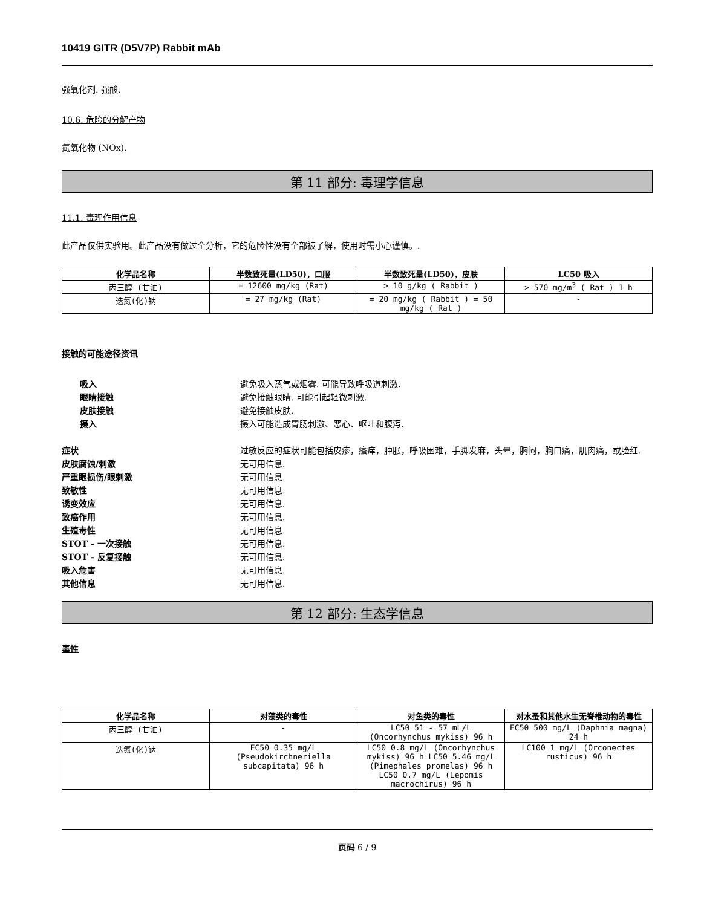10419 GITR (D5V7P) Rabbit mAb
强氧化剂. 强酸.
10.6. 危险的分解产物
氮氧化物 (NOx).
第 11 部分: 毒理学信息
11.1. 毒理作用信息
此产品仅供实验用。此产品没有做过全分析，它的危险性没有全部被了解，使用时需小心谨慎。.
| 化学品名称 | 半数致死量(LD50)，口服 | 半数致死量(LD50)，皮肤 | LC50 吸入 |
| --- | --- | --- | --- |
| 丙三醇 (甘油) | = 12600 mg/kg (Rat) | > 10 g/kg ( Rabbit ) | > 570 mg/m<sup>3</sup> ( Rat ) 1 h |
| 迭氮(化)钠 | = 27 mg/kg (Rat) | = 20 mg/kg ( Rabbit ) = 50 mg/kg ( Rat ) | - |
接触的可能途径资讯
吸入 避免吸入蒸气或烟雾. 可能导致呼吸道刺激.
眼睛接触 避免接触眼睛. 可能引起轻微刺激.
皮肤接触 避免接触皮肤.
摄入 摄入可能造成胃肠刺激、恶心、呕吐和腹泻.
症状 过敏反应的症状可能包括皮疹，瘙痒，肿胀，呼吸困难，手脚发麻，头晕，胸闷，胸口痛，肌肉痛，或脸红.
皮肤腐蚀/刺激 无可用信息.
严重眼损伤/眼刺激 无可用信息.
致敏性 无可用信息.
诱变效应 无可用信息.
致癌作用 无可用信息.
生殖毒性 无可用信息.
STOT - 一次接触 无可用信息.
STOT - 反复接触 无可用信息.
吸入危害 无可用信息.
其他信息 无可用信息.
第 12 部分: 生态学信息
毒性
| 化学品名称 | 对藻类的毒性 | 对鱼类的毒性 | 对水蚤和其他水生无脊椎动物的毒性 |
| --- | --- | --- | --- |
| 丙三醇 (甘油) | - | LC50 51 - 57 mL/L (Oncorhynchus mykiss) 96 h | EC50 500 mg/L (Daphnia magna) 24 h |
| 迭氮(化)钠 | EC50 0.35 mg/L (Pseudokirchneriella subcapitata) 96 h | LC50 0.8 mg/L (Oncorhynchus mykiss) 96 h LC50 5.46 mg/L (Pimephales promelas) 96 h LC50 0.7 mg/L (Lepomis macrochirus) 96 h | LC100 1 mg/L (Orconectes rusticus) 96 h |
页码 6 / 9